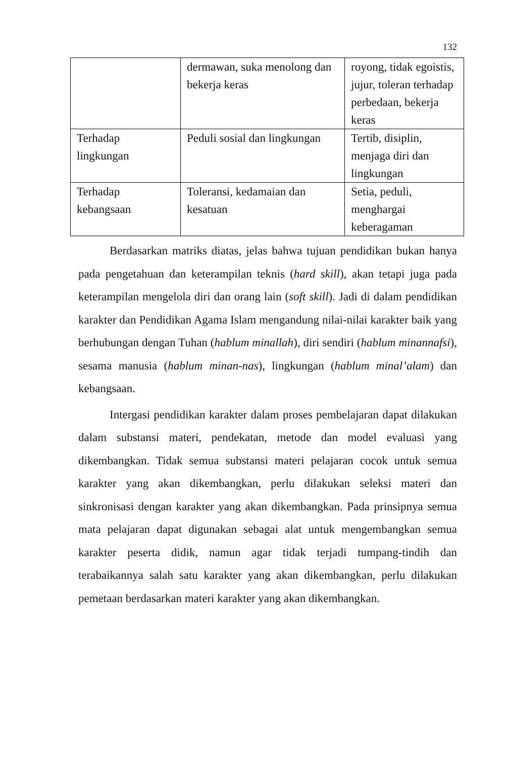132
| | dermawan, suka menolong dan bekerja keras | royong, tidak egoistis, jujur, toleran terhadap perbedaan, bekerja keras |
| Terhadap lingkungan | Peduli sosial dan lingkungan | Tertib, disiplin, menjaga diri dan lingkungan |
| Terhadap kebangsaan | Toleransi, kedamaian dan kesatuan | Setia, peduli, menghargai keberagaman |
Berdasarkan matriks diatas, jelas bahwa tujuan pendidikan bukan hanya pada pengetahuan dan keterampilan teknis (hard skill), akan tetapi juga pada keterampilan mengelola diri dan orang lain (soft skill). Jadi di dalam pendidikan karakter dan Pendidikan Agama Islam mengandung nilai-nilai karakter baik yang berhubungan dengan Tuhan (hablum minallah), diri sendiri (hablum minannafsi), sesama manusia (hablum minan-nas), lingkungan (hablum minal’alam) dan kebangsaan.
Intergasi pendidikan karakter dalam proses pembelajaran dapat dilakukan dalam substansi materi, pendekatan, metode dan model evaluasi yang dikembangkan. Tidak semua substansi materi pelajaran cocok untuk semua karakter yang akan dikembangkan, perlu dilakukan seleksi materi dan sinkronisasi dengan karakter yang akan dikembangkan. Pada prinsipnya semua mata pelajaran dapat digunakan sebagai alat untuk mengembangkan semua karakter peserta didik, namun agar tidak terjadi tumpang-tindih dan terabaikannya salah satu karakter yang akan dikembangkan, perlu dilakukan pemetaan berdasarkan materi karakter yang akan dikembangkan.